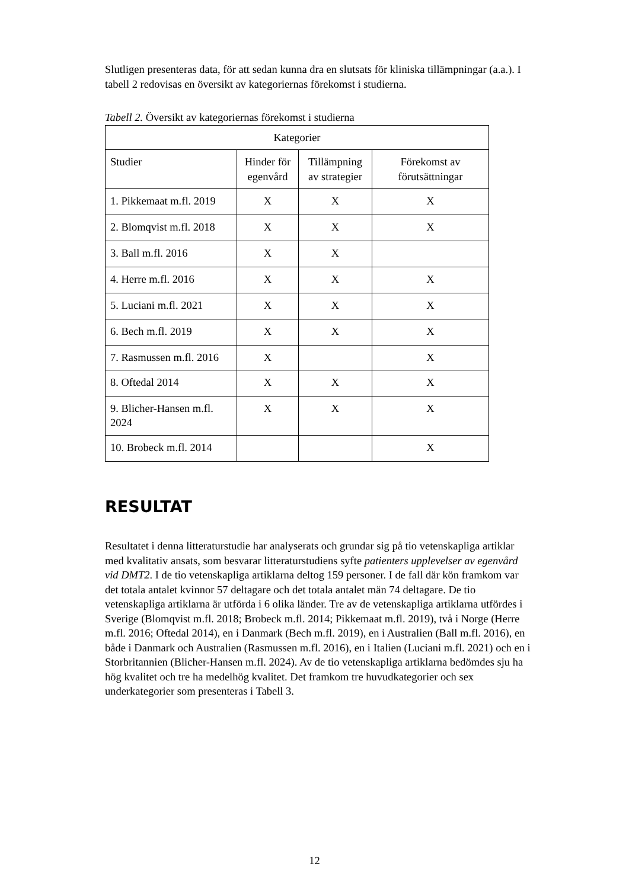Slutligen presenteras data, för att sedan kunna dra en slutsats för kliniska tillämpningar (a.a.). I tabell 2 redovisas en översikt av kategoriernas förekomst i studierna.
Tabell 2. Översikt av kategoriernas förekomst i studierna
| Kategorier | | | |
| --- | --- | --- | --- |
| Studier | Hinder för egenvård | Tillämpning av strategier | Förekomst av förutsättningar |
| 1. Pikkemaat m.fl. 2019 | X | X | X |
| 2. Blomqvist m.fl. 2018 | X | X | X |
| 3. Ball m.fl. 2016 | X | X | |
| 4. Herre m.fl. 2016 | X | X | X |
| 5. Luciani m.fl. 2021 | X | X | X |
| 6. Bech m.fl. 2019 | X | X | X |
| 7. Rasmussen m.fl. 2016 | X | | X |
| 8. Oftedal 2014 | X | X | X |
| 9. Blicher-Hansen m.fl. 2024 | X | X | X |
| 10. Brobeck m.fl. 2014 | | | X |
RESULTAT
Resultatet i denna litteraturstudie har analyserats och grundar sig på tio vetenskapliga artiklar med kvalitativ ansats, som besvarar litteraturstudiens syfte patienters upplevelser av egenvård vid DMT2. I de tio vetenskapliga artiklarna deltog 159 personer. I de fall där kön framkom var det totala antalet kvinnor 57 deltagare och det totala antalet män 74 deltagare. De tio vetenskapliga artiklarna är utförda i 6 olika länder. Tre av de vetenskapliga artiklarna utfördes i Sverige (Blomqvist m.fl. 2018; Brobeck m.fl. 2014; Pikkemaat m.fl. 2019), två i Norge (Herre m.fl. 2016; Oftedal 2014), en i Danmark (Bech m.fl. 2019), en i Australien (Ball m.fl. 2016), en både i Danmark och Australien (Rasmussen m.fl. 2016), en i Italien (Luciani m.fl. 2021) och en i Storbritannien (Blicher-Hansen m.fl. 2024). Av de tio vetenskapliga artiklarna bedömdes sju ha hög kvalitet och tre ha medelhög kvalitet. Det framkom tre huvudkategorier och sex underkategorier som presenteras i Tabell 3.
12